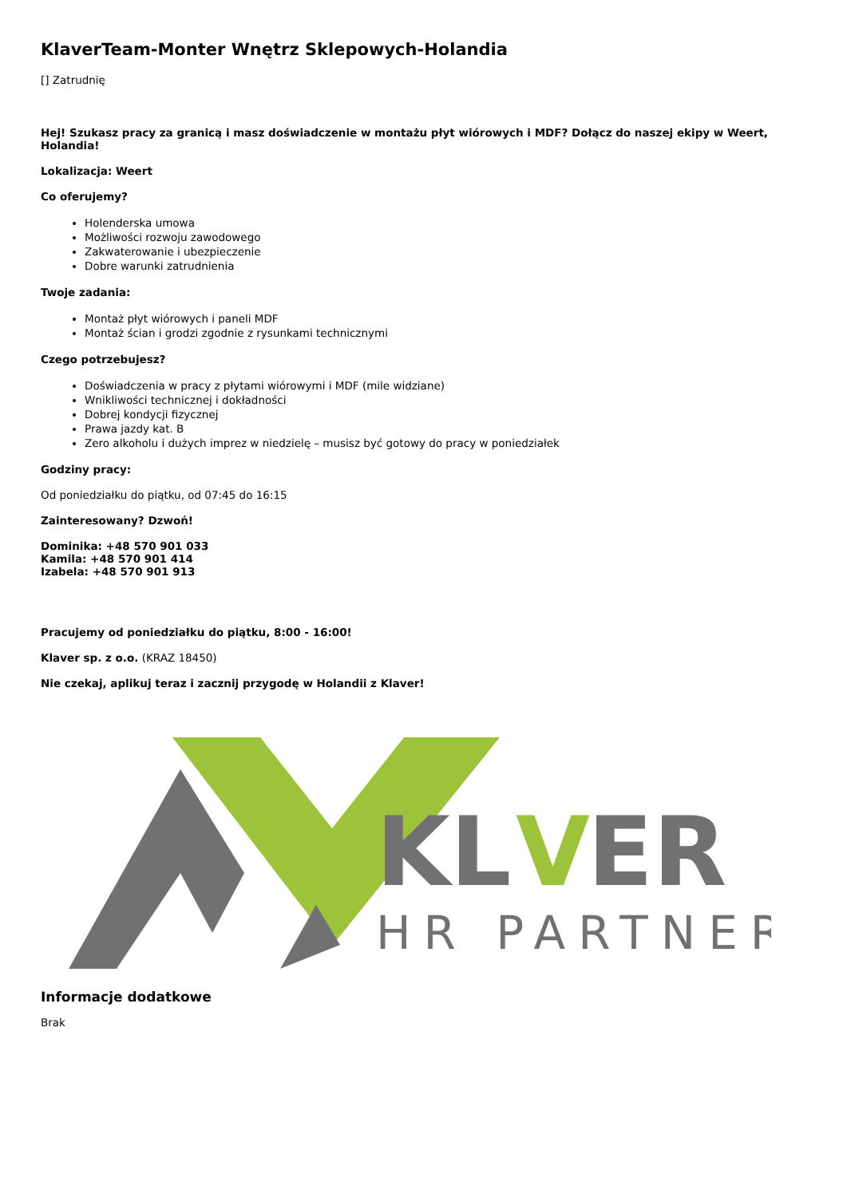KlaverTeam-Monter Wnętrz Sklepowych-Holandia
[] Zatrudnię
Hej! Szukasz pracy za granicą i masz doświadczenie w montażu płyt wiórowych i MDF? Dołącz do naszej ekipy w Weert, Holandia!
Lokalizacja: Weert
Co oferujemy?
Holenderska umowa
Możliwości rozwoju zawodowego
Zakwaterowanie i ubezpieczenie
Dobre warunki zatrudnienia
Twoje zadania:
Montaż płyt wiórowych i paneli MDF
Montaż ścian i grodzi zgodnie z rysunkami technicznymi
Czego potrzebujesz?
Doświadczenia w pracy z płytami wiórowymi i MDF (mile widziane)
Wnikliwości technicznej i dokładności
Dobrej kondycji fizycznej
Prawa jazdy kat. B
Zero alkoholu i dużych imprez w niedzielę – musisz być gotowy do pracy w poniedziałek
Godziny pracy:
Od poniedziałku do piątku, od 07:45 do 16:15
Zainteresowany? Dzwoń!
Dominika: +48 570 901 033
Kamila: +48 570 901 414
Izabela: +48 570 901 913
Pracujemy od poniedziałku do piątku, 8:00 - 16:00!
Klaver sp. z o.o. (KRAZ 18450)
Nie czekaj, aplikuj teraz i zacznij przygodę w Holandii z Klaver!
KL
V
ER
HR PARTNER
Informacje dodatkowe
Brak